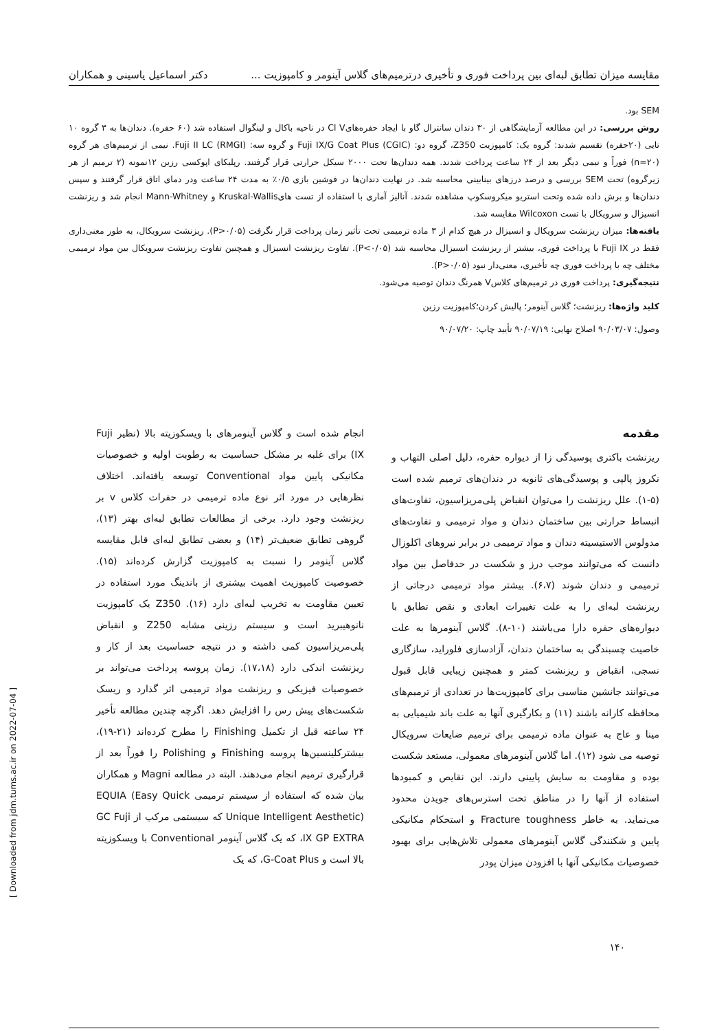مقایسه میزان تطابق لبه‌ای بین پرداخت فوری و تأخیری درترمیم‌های گلاس آینومر و کامپوزیت ... دکتر اسماعیل یاسینی و همکاران
SEM بود.
روش بررسی: در این مطالعه آزمایشگاهی از ۳۰ دندان سانترال گاو با ایجاد حفره‌هایCl V در ناحیه باکال و لینگوال استفاده شد (۶۰ حفره). دندان‌ها به ۳ گروه ۱۰ تایی (۲۰حفره) تقسیم شدند: گروه یک: کامپوزیت Z350، گروه دو: (CGIC) Fuji IX/G Coat Plus و گروه سه: (RMGI) Fuji II LC. نیمی از ترمیم‌های هر گروه (n=۲۰) فوراً و نیمی دیگر بعد از ۲۴ ساعت پرداخت شدند. همه دندان‌ها تحت ۲۰۰۰ سیکل حرارتی قرار گرفتند. رپلیکای اپوکسی رزین ۱۲نمونه (۲ ترمیم از هر زیرگروه) تحت SEM بررسی و درصد درزهای بینابینی محاسبه شد. در نهایت دندان‌ها در فوشین بازی ۰/۵٪ به مدت ۲۴ ساعت ودر دمای اتاق قرار گرفتند و سپس دندان‌ها و برش داده شده وتحت استریو میکروسکوپ مشاهده شدند. آنالیز آماری با استفاده از تست هایKruskal-Wallis و Mann-Whitney انجام شد و ریزنشت انسیزال و سرویکال با تست Wilcoxon مقایسه شد.
یافته‌ها: میزان ریزنشت سرویکال و انسیزال در هیچ کدام از ۳ ماده ترمیمی تحت تأثیر زمان پرداخت قرار نگرفت (P>۰/۰۵). ریزنشت سرویکال، به طور معنی‌داری فقط در Fuji IX با پرداخت فوری، بیشتر از ریزنشت انسیزال محاسبه شد (P<۰/۰۵). تفاوت ریزنشت انسیزال و همچنین تفاوت ریزنشت سرویکال بین مواد ترمیمی مختلف چه با پرداخت فوری چه تأخیری، معنی‌دار نبود (P>۰/۰۵).
نتیجه‌گیری: پرداخت فوری در ترمیم‌های کلاسV همرنگ دندان توصیه می‌شود.
کلید واژه‌ها: ریزنشت؛ گلاس آینومر؛ پالیش کردن؛کامپوزیت رزین
وصول: ۹۰/۰۳/۰۷ اصلاح نهایی: ۹۰/۰۷/۱۹ تأیید چاپ: ۹۰/۰۷/۲۰
مقدمه
ریزنشت باکتری پوسیدگی زا از دیواره حفره، دلیل اصلی التهاب و نکروز پالپی و پوسیدگی‌های ثانویه در دندان‌های ترمیم شده است (۵-۱). علل ریزنشت را می‌توان انقباض پلی‌مریزاسیون، تفاوت‌های انبساط حرارتی بین ساختمان دندان و مواد ترمیمی و تفاوت‌های مدولوس الاستیسیته دندان و مواد ترمیمی در برابر نیروهای اکلوزال دانست که می‌توانند موجب درز و شکست در حدفاصل بین مواد ترمیمی و دندان شوند (۶،۷). بیشتر مواد ترمیمی درجاتی از ریزنشت لبه‌ای را به علت تغییرات ابعادی و نقص تطابق با دیواره‌های حفره دارا می‌باشند (۱۰-۸). گلاس آینومرها به علت خاصیت چسبندگی به ساختمان دندان، آزادسازی فلوراید، سازگاری نسجی، انقباض و ریزنشت کمتر و همچنین زیبایی قابل قبول می‌توانند جانشین مناسبی برای کامپوزیت‌ها در تعدادی از ترمیم‌های محافظه کارانه باشند (۱۱) و بکارگیری آنها به علت باند شیمیایی به مینا و عاج به عنوان ماده ترمیمی برای ترمیم ضایعات سرویکال توصیه می شود (۱۲). اما گلاس آینومرهای معمولی، مستعد شکست بوده و مقاومت به سایش پایینی دارند. این نقایص و کمبودها استفاده از آنها را در مناطق تحت استرس‌های جویدن محدود می‌نماید. به خاطر Fracture toughness و استحکام مکانیکی پایین و شکنندگی گلاس آینومرهای معمولی تلاش‌هایی برای بهبود خصوصیات مکانیکی آنها با افزودن میزان پودر
انجام شده است و گلاس آینومرهای با ویسکوزیته بالا (نظیر Fuji IX) برای غلبه بر مشکل حساسیت به رطوبت اولیه و خصوصیات مکانیکی پایین مواد Conventional توسعه یافته‌اند. اختلاف نظرهایی در مورد اثر نوع ماده ترمیمی در حفرات کلاس v بر ریزنشت وجود دارد. برخی از مطالعات تطابق لبه‌ای بهتر (۱۳)، گروهی تطابق ضعیف‌تر (۱۴) و بعضی تطابق لبه‌ای قابل مقایسه گلاس آینومر را نسبت به کامپوزیت گزارش کرده‌اند (۱۵). خصوصیت کامپوزیت اهمیت بیشتری از باندینگ مورد استفاده در تعیین مقاومت به تخریب لبه‌ای دارد (۱۶). Z350 یک کامپوزیت نانوهیبرید است و سیستم رزینی مشابه Z250 و انقباض پلی‌مریزاسیون کمی داشته و در نتیجه حساسیت بعد از کار و ریزنشت اندکی دارد (۱۷،۱۸). زمان پروسه پرداخت می‌تواند بر خصوصیات فیزیکی و ریزنشت مواد ترمیمی اثر گذارد و ریسک شکست‌های پیش رس را افزایش دهد. اگرچه چندین مطالعه تأخیر ۲۴ ساعته قبل از تکمیل Finishing را مطرح کرده‌اند (۲۱-۱۹)، بیشترکلینسین‌ها پروسه Finishing و Polishing را فوراً بعد از قرارگیری ترمیم انجام می‌دهند. البته در مطالعه Magni و همکاران بیان شده که استفاده از سیستم ترمیمی EQUIA (Easy Quick Unique Intelligent Aesthetic) که سیستمی مرکب از GC Fuji IX GP EXTRA، که یک گلاس آینومر Conventional با ویسکوزیته بالا است و G-Coat Plus، که یک
۱۴۰
[ Downloaded from jdm.tums.ac.ir on 2022-07-04 ]